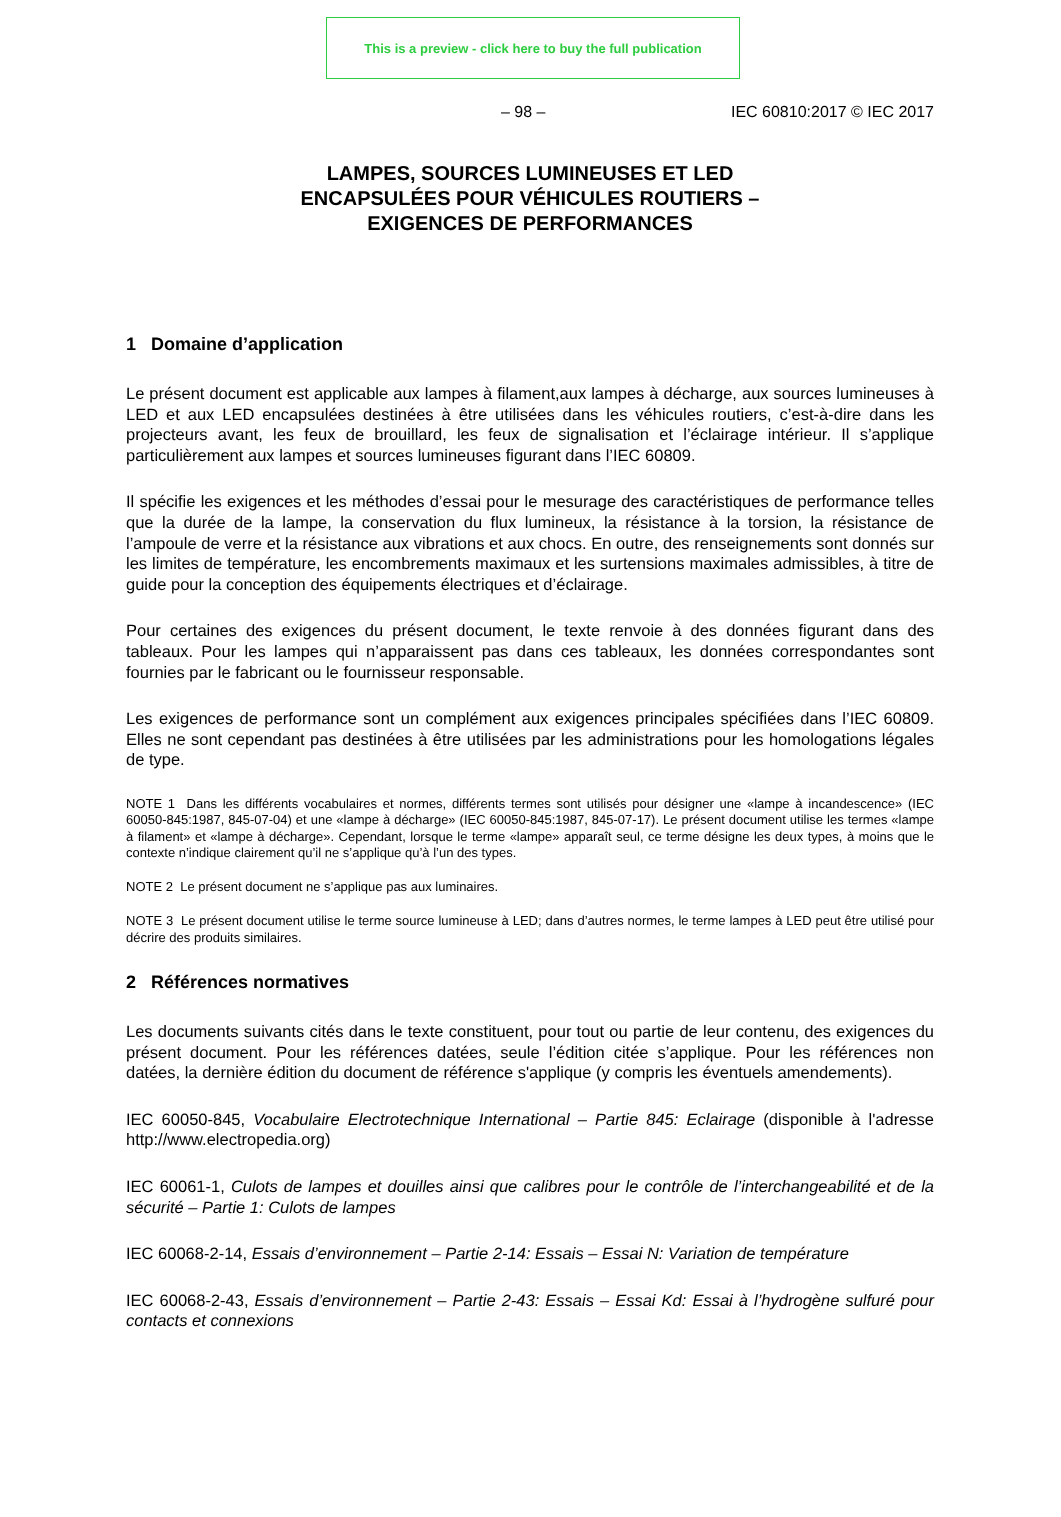This is a preview - click here to buy the full publication
– 98 – IEC 60810:2017 © IEC 2017
LAMPES, SOURCES LUMINEUSES ET LED
ENCAPSULÉES POUR VÉHICULES ROUTIERS –
EXIGENCES DE PERFORMANCES
1 Domaine d’application
Le présent document est applicable aux lampes à filament,aux lampes à décharge, aux sources lumineuses à LED et aux LED encapsulées destinées à être utilisées dans les véhicules routiers, c’est-à-dire dans les projecteurs avant, les feux de brouillard, les feux de signalisation et l’éclairage intérieur. Il s’applique particulièrement aux lampes et sources lumineuses figurant dans l’IEC 60809.
Il spécifie les exigences et les méthodes d’essai pour le mesurage des caractéristiques de performance telles que la durée de la lampe, la conservation du flux lumineux, la résistance à la torsion, la résistance de l’ampoule de verre et la résistance aux vibrations et aux chocs. En outre, des renseignements sont donnés sur les limites de température, les encombrements maximaux et les surtensions maximales admissibles, à titre de guide pour la conception des équipements électriques et d’éclairage.
Pour certaines des exigences du présent document, le texte renvoie à des données figurant dans des tableaux. Pour les lampes qui n’apparaissent pas dans ces tableaux, les données correspondantes sont fournies par le fabricant ou le fournisseur responsable.
Les exigences de performance sont un complément aux exigences principales spécifiées dans l’IEC 60809. Elles ne sont cependant pas destinées à être utilisées par les administrations pour les homologations légales de type.
NOTE 1 Dans les différents vocabulaires et normes, différents termes sont utilisés pour désigner une «lampe à incandescence» (IEC 60050-845:1987, 845-07-04) et une «lampe à décharge» (IEC 60050-845:1987, 845-07-17). Le présent document utilise les termes «lampe à filament» et «lampe à décharge». Cependant, lorsque le terme «lampe» apparaît seul, ce terme désigne les deux types, à moins que le contexte n’indique clairement qu’il ne s’applique qu’à l’un des types.
NOTE 2 Le présent document ne s’applique pas aux luminaires.
NOTE 3 Le présent document utilise le terme source lumineuse à LED; dans d’autres normes, le terme lampes à LED peut être utilisé pour décrire des produits similaires.
2 Références normatives
Les documents suivants cités dans le texte constituent, pour tout ou partie de leur contenu, des exigences du présent document. Pour les références datées, seule l’édition citée s’applique. Pour les références non datées, la dernière édition du document de référence s'applique (y compris les éventuels amendements).
IEC 60050-845, Vocabulaire Electrotechnique International – Partie 845: Eclairage (disponible à l'adresse http://www.electropedia.org)
IEC 60061-1, Culots de lampes et douilles ainsi que calibres pour le contrôle de l’interchangeabilité et de la sécurité – Partie 1: Culots de lampes
IEC 60068-2-14, Essais d’environnement – Partie 2-14: Essais – Essai N: Variation de température
IEC 60068-2-43, Essais d’environnement – Partie 2-43: Essais – Essai Kd: Essai à l’hydrogène sulfuré pour contacts et connexions